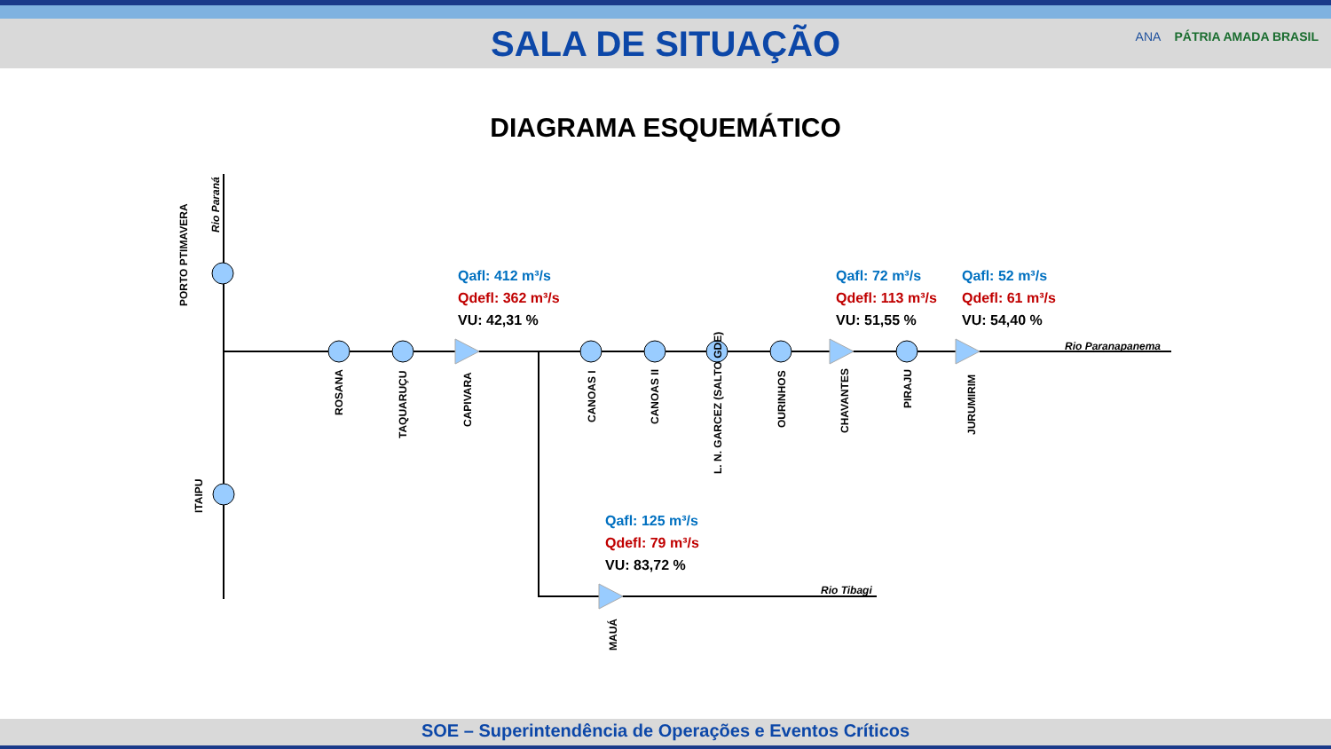SALA DE SITUAÇÃO
ANA PÁTRIA AMADA BRASIL
DIAGRAMA ESQUEMÁTICO
Qafl: 412 m³/s
Qdefl: 362 m³/s
VU: 42,31 %
Qafl: 72 m³/s
Qdefl: 113 m³/s
VU: 51,55 %
Qafl: 52 m³/s
Qdefl: 61 m³/s
VU: 54,40 %
Qafl: 125 m³/s
Qdefl: 79 m³/s
VU: 83,72 %
Rio Paranapanema
Rio Tibagi
Rio Paraná
PORTO PTIMAVERA
ITAIPU
ROSANA
TAQUARUÇU
CAPIVARA CANOAS I CANOAS II
L. N. GARCEZ (SALTO GDE)
OURINHOS CHAVANTES
PIRAJU
JURUMIRIM
MAUÁ
SOE – Superintendência de Operações e Eventos Críticos